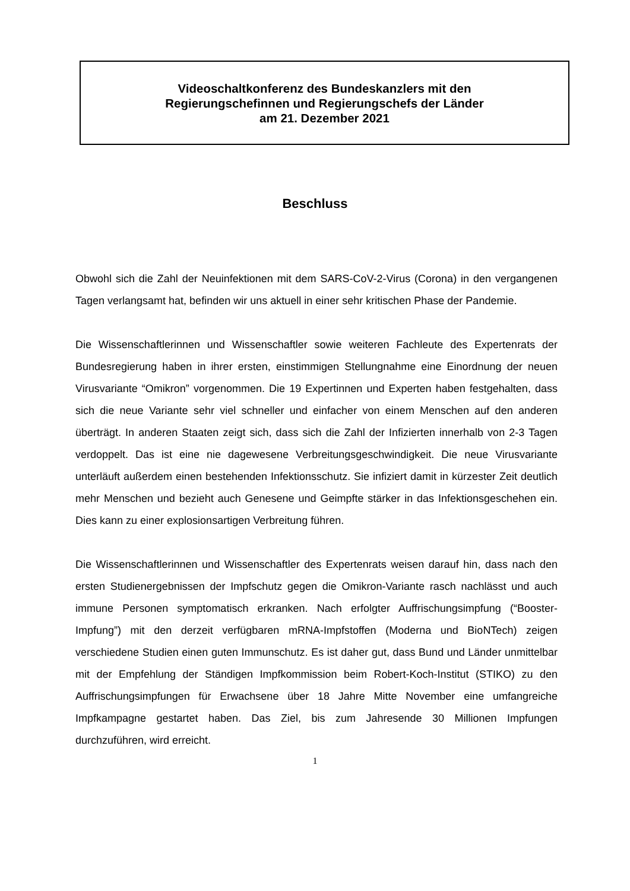Videoschaltkonferenz des Bundeskanzlers mit den
Regierungschefinnen und Regierungschefs der Länder
am 21. Dezember 2021
Beschluss
Obwohl sich die Zahl der Neuinfektionen mit dem SARS-CoV-2-Virus (Corona) in den vergangenen Tagen verlangsamt hat, befinden wir uns aktuell in einer sehr kritischen Phase der Pandemie.
Die Wissenschaftlerinnen und Wissenschaftler sowie weiteren Fachleute des Expertenrats der Bundesregierung haben in ihrer ersten, einstimmigen Stellungnahme eine Einordnung der neuen Virusvariante “Omikron” vorgenommen. Die 19 Expertinnen und Experten haben festgehalten, dass sich die neue Variante sehr viel schneller und einfacher von einem Menschen auf den anderen überträgt. In anderen Staaten zeigt sich, dass sich die Zahl der Infizierten innerhalb von 2-3 Tagen verdoppelt. Das ist eine nie dagewesene Verbreitungsgeschwindigkeit. Die neue Virusvariante unterläuft außerdem einen bestehenden Infektionsschutz. Sie infiziert damit in kürzester Zeit deutlich mehr Menschen und bezieht auch Genesene und Geimpfte stärker in das Infektionsgeschehen ein. Dies kann zu einer explosionsartigen Verbreitung führen.
Die Wissenschaftlerinnen und Wissenschaftler des Expertenrats weisen darauf hin, dass nach den ersten Studienergebnissen der Impfschutz gegen die Omikron-Variante rasch nachlässt und auch immune Personen symptomatisch erkranken. Nach erfolgter Auffrischungsimpfung (“Booster-Impfung”) mit den derzeit verfügbaren mRNA-Impfstoffen (Moderna und BioNTech) zeigen verschiedene Studien einen guten Immunschutz. Es ist daher gut, dass Bund und Länder unmittelbar mit der Empfehlung der Ständigen Impfkommission beim Robert-Koch-Institut (STIKO) zu den Auffrischungsimpfungen für Erwachsene über 18 Jahre Mitte November eine umfangreiche Impfkampagne gestartet haben. Das Ziel, bis zum Jahresende 30 Millionen Impfungen durchzuführen, wird erreicht.
1